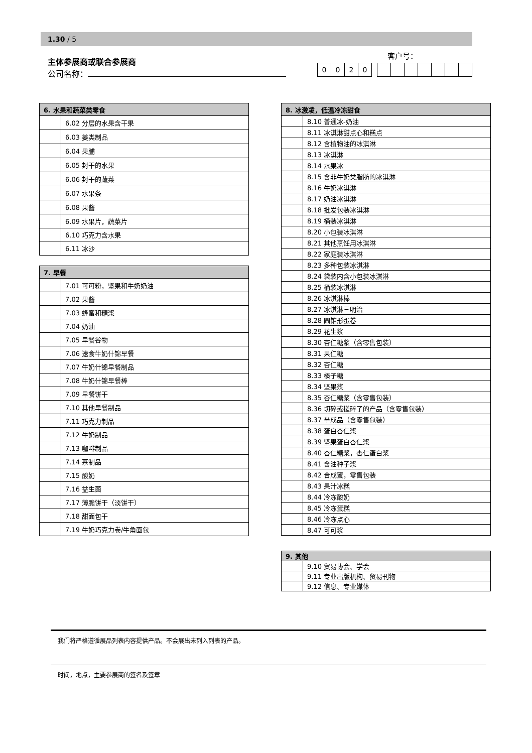1.30 / 5
主体参展商或联合参展商
公司名称：
客户号：
| 0 | 0 | 2 | 0 |
| 6. 水果和蔬菜类零食 | |
| --- | --- |
| | 6.02 分层的水果含干果 |
| | 6.03 姜类制品 |
| | 6.04 果脯 |
| | 6.05 封干的水果 |
| | 6.06 封干的蔬菜 |
| | 6.07 水果条 |
| | 6.08 果酱 |
| | 6.09 水果片，蔬菜片 |
| | 6.10 巧克力含水果 |
| | 6.11 冰沙 |
| 7. 早餐 | |
| --- | --- |
| | 7.01 可可粉，坚果和牛奶奶油 |
| | 7.02 果酱 |
| | 7.03 蜂蜜和糖浆 |
| | 7.04 奶油 |
| | 7.05 早餐谷物 |
| | 7.06 速食牛奶什锦早餐 |
| | 7.07 牛奶什锦早餐制品 |
| | 7.08 牛奶什锦早餐棒 |
| | 7.09 早餐饼干 |
| | 7.10 其他早餐制品 |
| | 7.11 巧克力制品 |
| | 7.12 牛奶制品 |
| | 7.13 咖啡制品 |
| | 7.14 茶制品 |
| | 7.15 酸奶 |
| | 7.16 益生菌 |
| | 7.17 薄脆饼干（淡饼干） |
| | 7.18 甜面包干 |
| | 7.19 牛奶巧克力卷/牛角面包 |
| 8. 冰激凌，低温冷冻甜食 | |
| --- | --- |
| | 8.10 普通冰-奶油 |
| | 8.11 冰淇淋甜点心和糕点 |
| | 8.12 含植物油的冰淇淋 |
| | 8.13 冰淇淋 |
| | 8.14 水果冰 |
| | 8.15 含非牛奶类脂肪的冰淇淋 |
| | 8.16 牛奶冰淇淋 |
| | 8.17 奶油冰淇淋 |
| | 8.18 批发包装冰淇淋 |
| | 8.19 桶装冰淇淋 |
| | 8.20 小包装冰淇淋 |
| | 8.21 其他烹饪用冰淇淋 |
| | 8.22 家庭装冰淇淋 |
| | 8.23 多种包装冰淇淋 |
| | 8.24 袋装内含小包装冰淇淋 |
| | 8.25 桶装冰淇淋 |
| | 8.26 冰淇淋棒 |
| | 8.27 冰淇淋三明治 |
| | 8.28 圆锥形蛋卷 |
| | 8.29 花生浆 |
| | 8.30 杏仁糖浆（含零售包装） |
| | 8.31 果仁糖 |
| | 8.32 杏仁糖 |
| | 8.33 榛子糖 |
| | 8.34 坚果浆 |
| | 8.35 杏仁糖浆（含零售包装） |
| | 8.36 切碎或搓碎了的产品（含零售包装） |
| | 8.37 半成品（含零售包装） |
| | 8.38 蛋白杏仁浆 |
| | 8.39 坚果蛋白杏仁浆 |
| | 8.40 杏仁糖浆，杏仁蛋白浆 |
| | 8.41 含油种子浆 |
| | 8.42 合成蜜，零售包装 |
| | 8.43 果汁冰糕 |
| | 8.44 冷冻酸奶 |
| | 8.45 冷冻蛋糕 |
| | 8.46 冷冻点心 |
| | 8.47 可可浆 |
| 9. 其他 | |
| --- | --- |
| | 9.10 贸易协会、学会 |
| | 9.11 专业出版机构、贸易刊物 |
| | 9.12 信息、专业媒体 |
我们将严格遵循展品列表内容提供产品。不会展出未列入列表的产品。
时间，地点，主要参展商的签名及签章